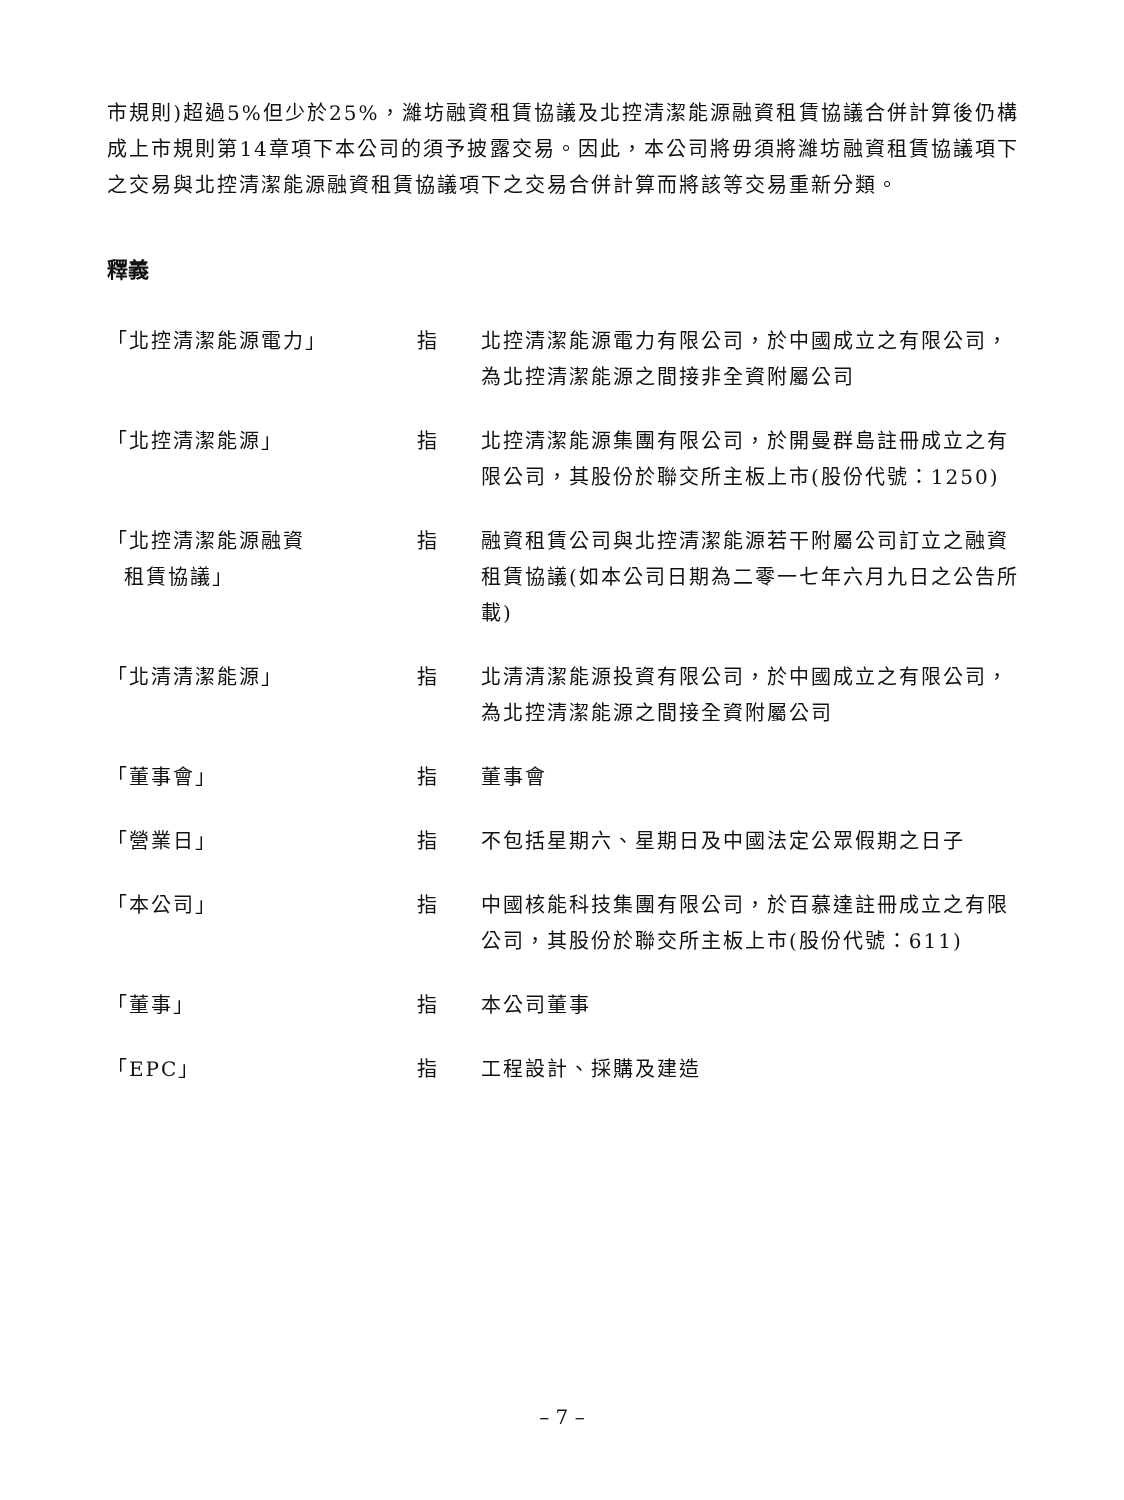市規則)超過5%但少於25%，濰坊融資租賃協議及北控清潔能源融資租賃協議合併計算後仍構成上市規則第14章項下本公司的須予披露交易。因此，本公司將毋須將濰坊融資租賃協議項下之交易與北控清潔能源融資租賃協議項下之交易合併計算而將該等交易重新分類。
釋義
| 「北控清潔能源電力」 | 指 | 北控清潔能源電力有限公司，於中國成立之有限公司，為北控清潔能源之間接非全資附屬公司 |
| 「北控清潔能源」 | 指 | 北控清潔能源集團有限公司，於開曼群島註冊成立之有限公司，其股份於聯交所主板上市(股份代號：1250) |
| 「北控清潔能源融資 租賃協議」 | 指 | 融資租賃公司與北控清潔能源若干附屬公司訂立之融資租賃協議(如本公司日期為二零一七年六月九日之公告所載) |
| 「北清清潔能源」 | 指 | 北清清潔能源投資有限公司，於中國成立之有限公司，為北控清潔能源之間接全資附屬公司 |
| 「董事會」 | 指 | 董事會 |
| 「營業日」 | 指 | 不包括星期六、星期日及中國法定公眾假期之日子 |
| 「本公司」 | 指 | 中國核能科技集團有限公司，於百慕達註冊成立之有限公司，其股份於聯交所主板上市(股份代號：611) |
| 「董事」 | 指 | 本公司董事 |
| 「EPC」 | 指 | 工程設計、採購及建造 |
– 7 –